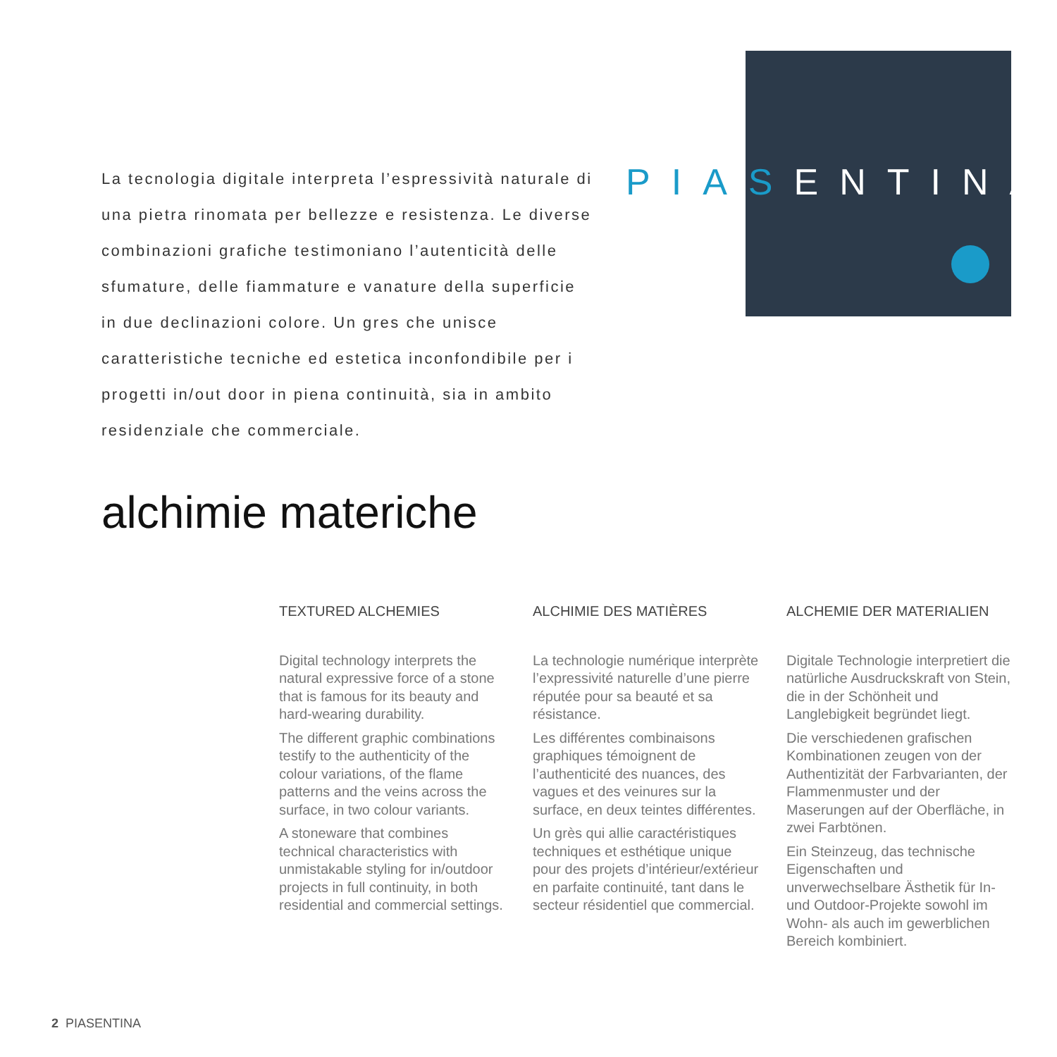La tecnologia digitale interpreta l’espressività naturale di una pietra rinomata per bellezze e resistenza. Le diverse combinazioni grafiche testimoniano l’autenticità delle sfumature, delle fiammature e vanature della superficie in due declinazioni colore. Un gres che unisce caratteristiche tecniche ed estetica inconfondibile per i progetti in/out door in piena continuità, sia in ambito residenziale che commerciale.
PIAS ENTINA
alchimie materiche
TEXTURED ALCHEMIES
Digital technology interprets the natural expressive force of a stone that is famous for its beauty and hard-wearing durability.
The different graphic combinations testify to the authenticity of the colour variations, of the flame patterns and the veins across the surface, in two colour variants.
A stoneware that combines technical characteristics with unmistakable styling for in/outdoor projects in full continuity, in both residential and commercial settings.
ALCHIMIE DES MATIÈRES
La technologie numérique interprète l’expressivité naturelle d’une pierre réputée pour sa beauté et sa résistance.
Les différentes combinaisons graphiques témoignent de l’authenticité des nuances, des vagues et des veinures sur la surface, en deux teintes différentes.
Un grès qui allie caractéristiques techniques et esthétique unique pour des projets d’intérieur/extérieur en parfaite continuité, tant dans le secteur résidentiel que commercial.
ALCHEMIE DER MATERIALIEN
Digitale Technologie interpretiert die natürliche Ausdruckskraft von Stein, die in der Schönheit und Langlebigkeit begründet liegt.
Die verschiedenen grafischen Kombinationen zeugen von der Authentizität der Farbvarianten, der Flammenmuster und der Maserungen auf der Oberfläche, in zwei Farbtönen.
Ein Steinzeug, das technische Eigenschaften und unverwechselbare Ästhetik für In- und Outdoor-Projekte sowohl im Wohn- als auch im gewerblichen Bereich kombiniert.
2 PIASENTINA